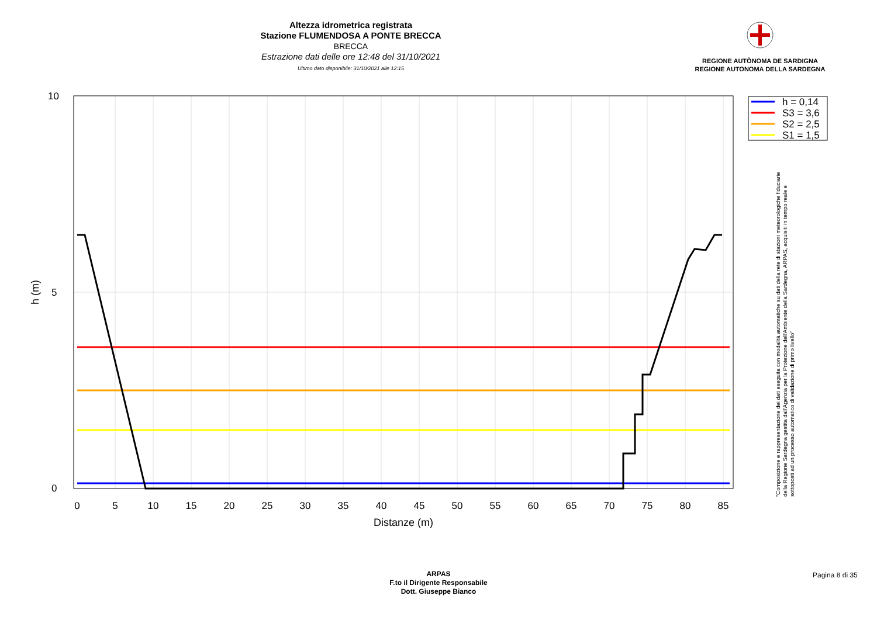Altezza idrometrica registrata
Stazione FLUMENDOSA A PONTE BRECCA
BRECCA
Estrazione dati delle ore 12:48 del 31/10/2021
Ultimo dato disponibile: 31/10/2021 alle 12:15
REGIONE AUTÒNOMA DE SARDIGNA
REGIONE AUTONOMA DELLA SARDEGNA
10
5
0
0
5
10
15
20
25
30
35
40
45
50
55
60
65
70
75
80
85
Distanze (m)
h (m)
h = 0,14
S3 = 3,6
S2 = 2,5
S1 = 1,5
"Composizione e rappresentazione dei dati eseguita con modalità automatiche su dati della rete di stazioni meteorologiche fiduciarie della Regione Sardegna gestita dall'Agenzia per la Protezione dell'Ambiente della Sardegna, ARPAS, acquisiti in tempo reale e sottoposti ad un processo automatico di validazione di primo livello"
ARPAS
F.to il Dirigente Responsabile
Dott. Giuseppe Bianco
Pagina 8 di 35